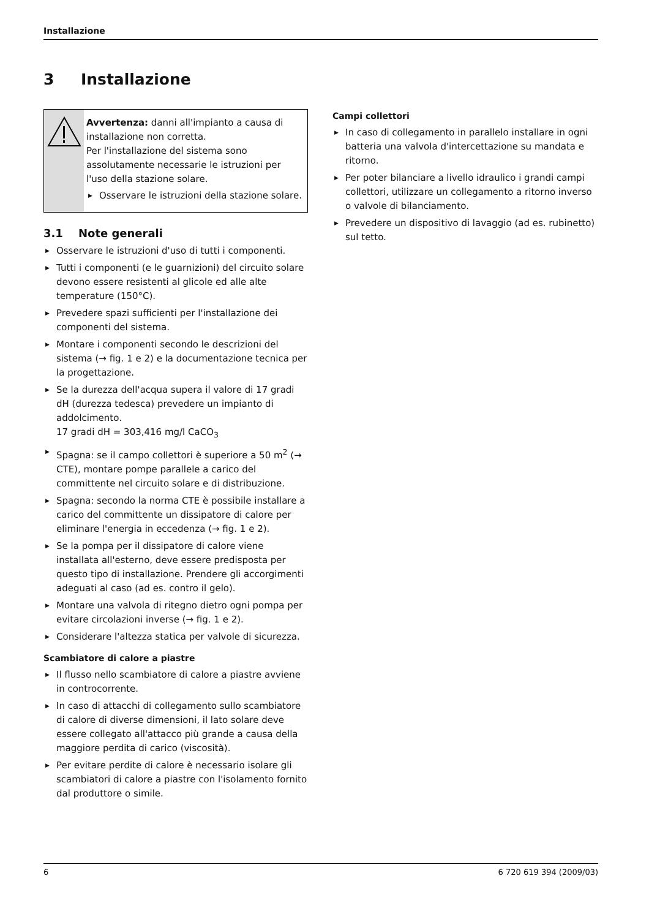Installazione
3 Installazione
Avvertenza: danni all'impianto a causa di installazione non corretta.
Per l'installazione del sistema sono assolutamente necessarie le istruzioni per l'uso della stazione solare.
▶ Osservare le istruzioni della stazione solare.
3.1 Note generali
▶ Osservare le istruzioni d'uso di tutti i componenti.
▶ Tutti i componenti (e le guarnizioni) del circuito solare devono essere resistenti al glicole ed alle alte temperature (150°C).
▶ Prevedere spazi sufficienti per l'installazione dei componenti del sistema.
▶ Montare i componenti secondo le descrizioni del sistema (→ fig. 1 e 2) e la documentazione tecnica per la progettazione.
▶ Se la durezza dell'acqua supera il valore di 17 gradi dH (durezza tedesca) prevedere un impianto di addolcimento.
17 gradi dH = 303,416 mg/l CaCO<sub>3</sub>
▶ Spagna: se il campo collettori è superiore a 50 m<sup>2</sup> (→ CTE), montare pompe parallele a carico del committente nel circuito solare e di distribuzione.
▶ Spagna: secondo la norma CTE è possibile installare a carico del committente un dissipatore di calore per eliminare l'energia in eccedenza (→ fig. 1 e 2).
▶ Se la pompa per il dissipatore di calore viene installata all'esterno, deve essere predisposta per questo tipo di installazione. Prendere gli accorgimenti adeguati al caso (ad es. contro il gelo).
▶ Montare una valvola di ritegno dietro ogni pompa per evitare circolazioni inverse (→ fig. 1 e 2).
▶ Considerare l'altezza statica per valvole di sicurezza.
Scambiatore di calore a piastre
▶ Il flusso nello scambiatore di calore a piastre avviene in controcorrente.
▶ In caso di attacchi di collegamento sullo scambiatore di calore di diverse dimensioni, il lato solare deve essere collegato all'attacco più grande a causa della maggiore perdita di carico (viscosità).
▶ Per evitare perdite di calore è necessario isolare gli scambiatori di calore a piastre con l'isolamento fornito dal produttore o simile.
Campi collettori
▶ In caso di collegamento in parallelo installare in ogni batteria una valvola d'intercettazione su mandata e ritorno.
▶ Per poter bilanciare a livello idraulico i grandi campi collettori, utilizzare un collegamento a ritorno inverso o valvole di bilanciamento.
▶ Prevedere un dispositivo di lavaggio (ad es. rubinetto) sul tetto.
6 6 720 619 394 (2009/03)